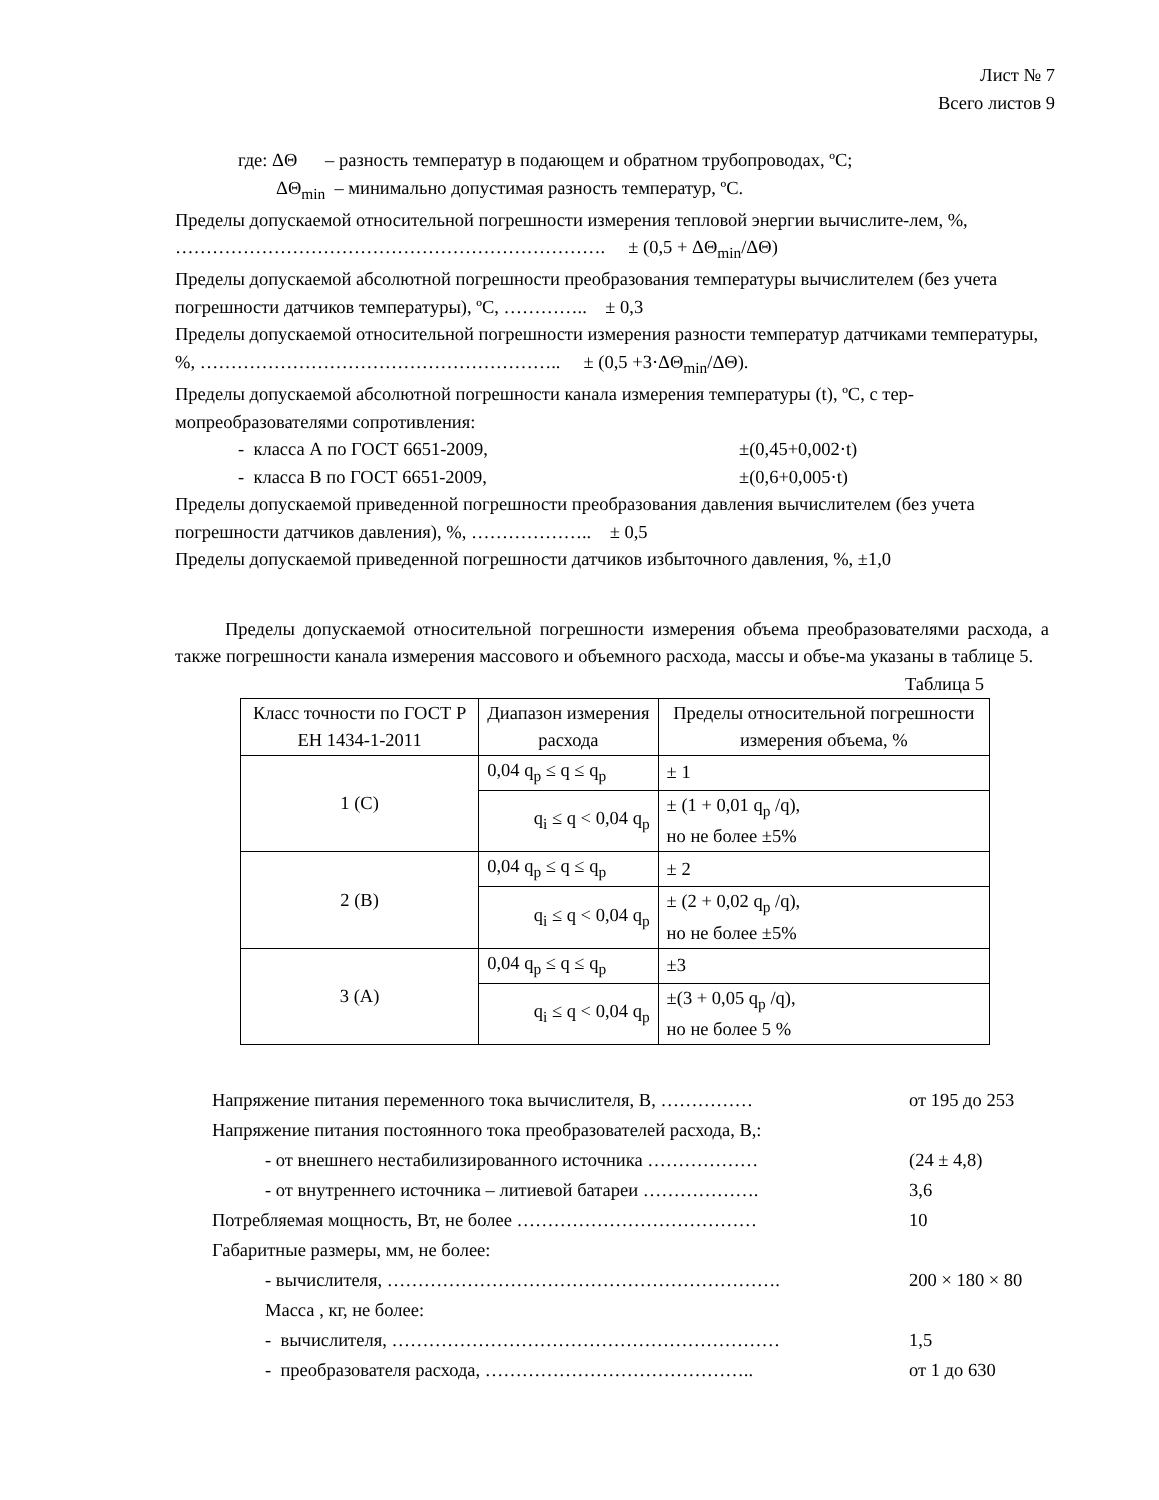Лист № 7
Всего листов 9
где: ΔΘ – разность температур в подающем и обратном трубопроводах, ºС;
ΔΘ<sub>min</sub> – минимально допустимая разность температур, ºС.
Пределы допускаемой относительной погрешности измерения тепловой энергии вычислите-лем, %, ……………………………………………………………. ± (0,5 + ΔΘ<sub>min</sub>/ΔΘ)
Пределы допускаемой абсолютной погрешности преобразования температуры вычислителем (без учета погрешности датчиков температуры), ºС, ………….. ± 0,3
Пределы допускаемой относительной погрешности измерения разности температур датчиками температуры, %, ………………………………………………….. ± (0,5 +3·ΔΘ<sub>min</sub>/ΔΘ).
Пределы допускаемой абсолютной погрешности канала измерения температуры (t), ºС, с тер-мопреобразователями сопротивления:
- класса А по ГОСТ 6651-2009, ±(0,45+0,002·t)
- класса В по ГОСТ 6651-2009, ±(0,6+0,005·t)
Пределы допускаемой приведенной погрешности преобразования давления вычислителем (без учета погрешности датчиков давления), %, ……………….. ± 0,5
Пределы допускаемой приведенной погрешности датчиков избыточного давления, %, ±1,0
Пределы допускаемой относительной погрешности измерения объема преобразователями расхода, а также погрешности канала измерения массового и объемного расхода, массы и объе-ма указаны в таблице 5.
Таблица 5
| Класс точности по ГОСТ Р ЕН 1434-1-2011 | Диапазон измерения расхода | Пределы относительной погрешности измерения объема, % |
| --- | --- | --- |
| 1 (С) | 0,04 q<sub>p</sub> ≤ q ≤ q<sub>p</sub> | ± 1 |
| | q<sub>i</sub> ≤ q < 0,04 q<sub>p</sub> | ± (1 + 0,01 q<sub>p</sub> /q), но не более ±5% |
| 2 (В) | 0,04 q<sub>p</sub> ≤ q ≤ q<sub>p</sub> | ± 2 |
| | q<sub>i</sub> ≤ q < 0,04 q<sub>p</sub> | ± (2 + 0,02 q<sub>p</sub> /q), но не более ±5% |
| 3 (А) | 0,04 q<sub>p</sub> ≤ q ≤ q<sub>p</sub> | ±3 |
| | q<sub>i</sub> ≤ q < 0,04 q<sub>p</sub> | ±(3 + 0,05 q<sub>p</sub> /q), но не более 5 % |
Напряжение питания переменного тока вычислителя, В, …………… от 195 до 253
Напряжение питания постоянного тока преобразователей расхода, В,:
- от внешнего нестабилизированного источника ……………… (24 ± 4,8)
- от внутреннего источника – литиевой батареи ………………. 3,6
Потребляемая мощность, Вт, не более ………………………………… 10
Габаритные размеры, мм, не более:
- вычислителя, ………………………………………………………. 200 × 180 × 80
Масса , кг, не более:
- вычислителя, ……………………………………………………… 1,5
- преобразователя расхода, …………………………………….. от 1 до 630